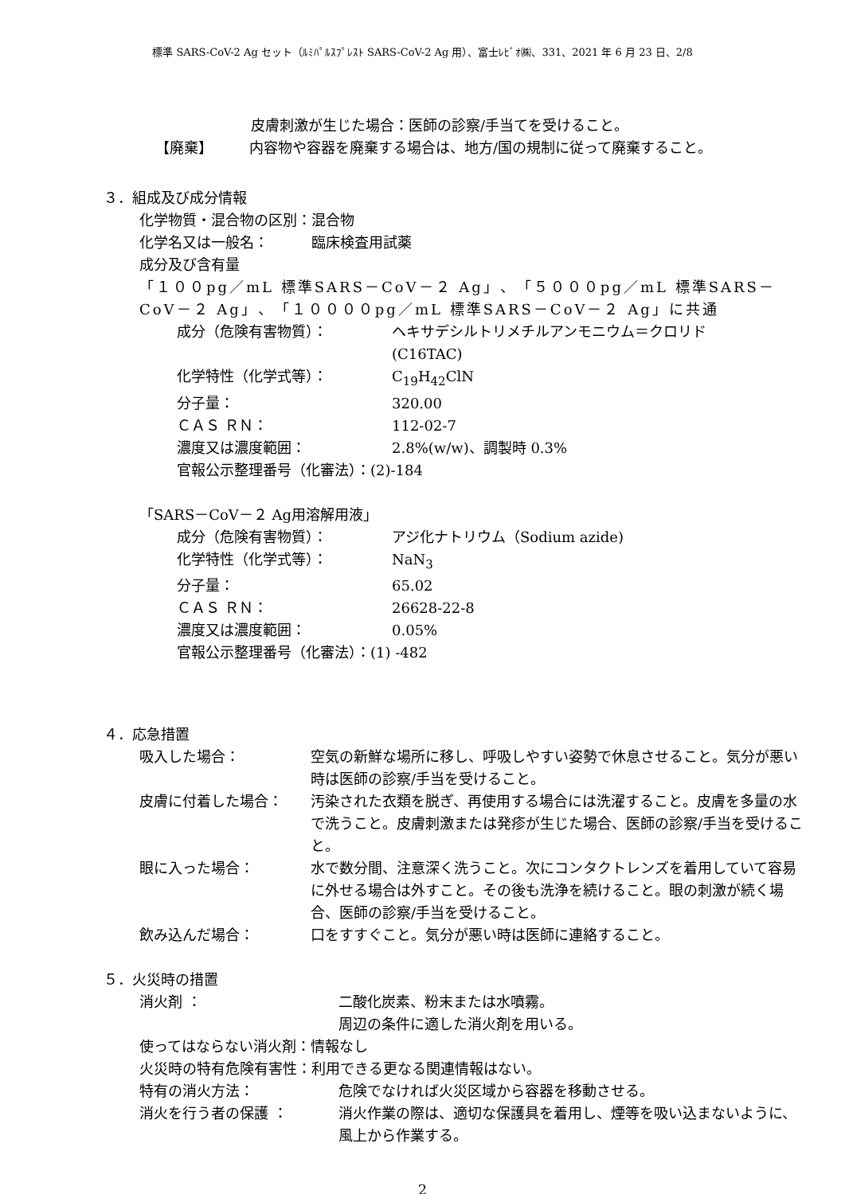標準 SARS-CoV-2 Ag セット（ﾙﾐﾊﾟﾙｽﾌﾟﾚｽﾄ SARS-CoV-2 Ag 用）、富士ﾚﾋﾞｵ㈱、331、2021 年 6 月 23 日、2/8
皮膚刺激が生じた場合：医師の診察/手当てを受けること。
【廃棄】 内容物や容器を廃棄する場合は、地方/国の規制に従って廃棄すること。
３．組成及び成分情報
化学物質・混合物の区別：混合物
化学名又は一般名：　　　臨床検査用試薬
成分及び含有量
「１００pg／mL 標準SARS－CoV－２ Ag」、「５０００pg／mL 標準SARS－CoV－２ Ag」、「１００００pg／mL 標準SARS－CoV－２ Ag」に共通
成分（危険有害物質）： ヘキサデシルトリメチルアンモニウム＝クロリド
(C16TAC)
化学特性（化学式等）： C<sub>19</sub>H<sub>42</sub>ClN
分子量： 320.00
ＣＡＳ ＲＮ： 112-02-7
濃度又は濃度範囲： 2.8%(w/w)、調製時 0.3%
官報公示整理番号（化審法）：(2)-184
「SARS－CoV－２ Ag用溶解用液」
成分（危険有害物質）： アジ化ナトリウム（Sodium azide)
化学特性（化学式等）： NaN<sub>3</sub>
分子量： 65.02
ＣＡＳ ＲＮ： 26628-22-8
濃度又は濃度範囲： 0.05%
官報公示整理番号（化審法）：(1) -482
４．応急措置
吸入した場合： 空気の新鮮な場所に移し、呼吸しやすい姿勢で休息させること。気分が悪い時は医師の診察/手当を受けること。
皮膚に付着した場合： 汚染された衣類を脱ぎ、再使用する場合には洗濯すること。皮膚を多量の水で洗うこと。皮膚刺激または発疹が生じた場合、医師の診察/手当を受けること。
眼に入った場合： 水で数分間、注意深く洗うこと。次にコンタクトレンズを着用していて容易に外せる場合は外すこと。その後も洗浄を続けること。眼の刺激が続く場合、医師の診察/手当を受けること。
飲み込んだ場合： 口をすすぐこと。気分が悪い時は医師に連絡すること。
５．火災時の措置
消火剤 ： 二酸化炭素、粉末または水噴霧。
周辺の条件に適した消火剤を用いる。
使ってはならない消火剤：情報なし
火災時の特有危険有害性：利用できる更なる関連情報はない。
特有の消火方法： 危険でなければ火災区域から容器を移動させる。
消火を行う者の保護 ： 消火作業の際は、適切な保護具を着用し、煙等を吸い込まないように、風上から作業する。
2